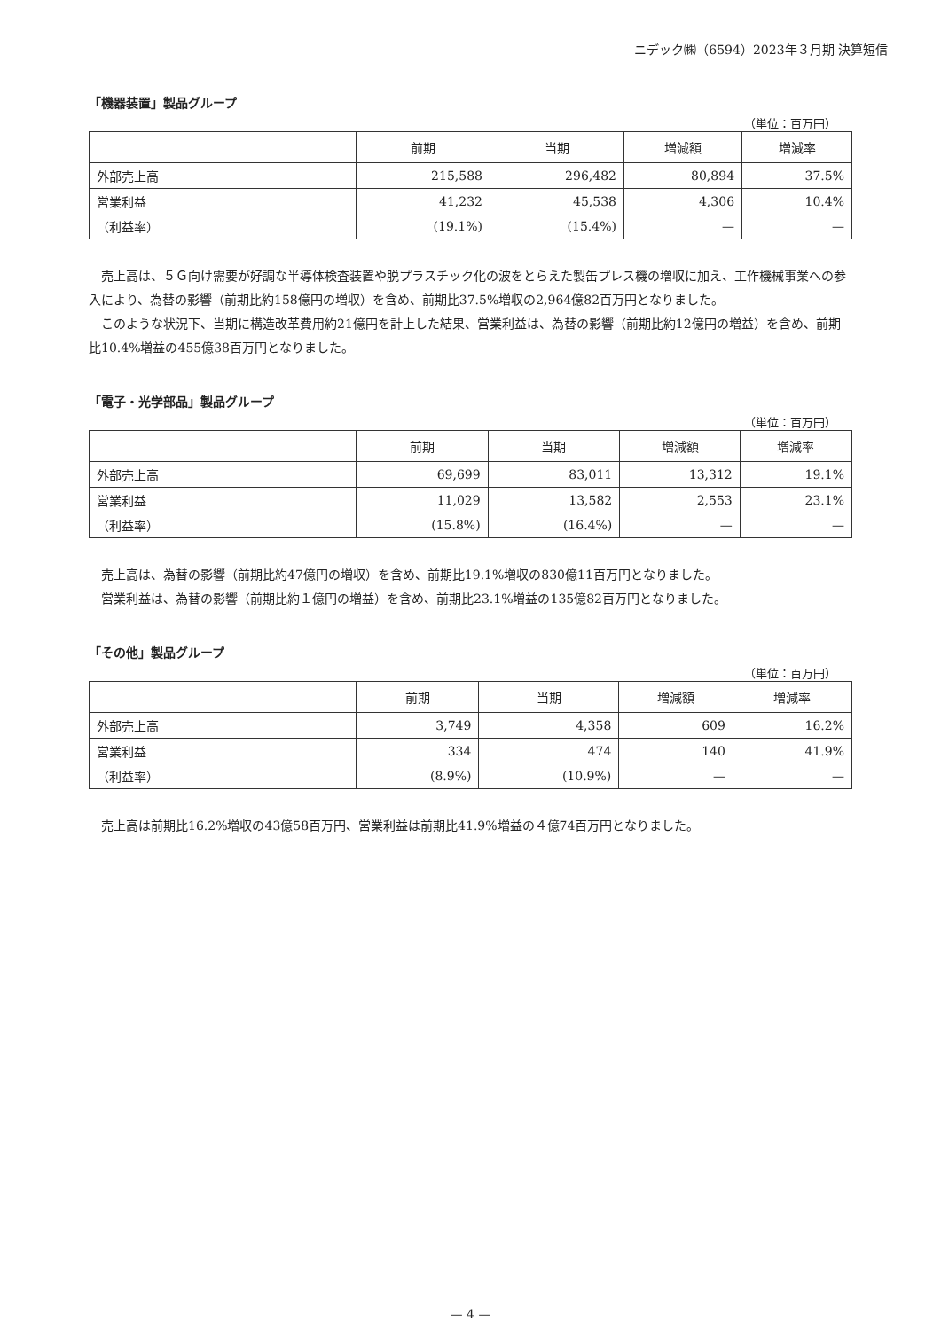ニデック㈱（6594）2023年３月期 決算短信
「機器装置」製品グループ
（単位：百万円）
| | 前期 | 当期 | 増減額 | 増減率 |
| --- | --- | --- | --- | --- |
| 外部売上高 | 215,588 | 296,482 | 80,894 | 37.5% |
| 営業利益 | 41,232 | 45,538 | 4,306 | 10.4% |
| （利益率） | (19.1%) | (15.4%) | — | — |
売上高は、５Ｇ向け需要が好調な半導体検査装置や脱プラスチック化の波をとらえた製缶プレス機の増収に加え、工作機械事業への参入により、為替の影響（前期比約158億円の増収）を含め、前期比37.5%増収の2,964億82百万円となりました。
このような状況下、当期に構造改革費用約21億円を計上した結果、営業利益は、為替の影響（前期比約12億円の増益）を含め、前期比10.4%増益の455億38百万円となりました。
「電子・光学部品」製品グループ
（単位：百万円）
| | 前期 | 当期 | 増減額 | 増減率 |
| --- | --- | --- | --- | --- |
| 外部売上高 | 69,699 | 83,011 | 13,312 | 19.1% |
| 営業利益 | 11,029 | 13,582 | 2,553 | 23.1% |
| （利益率） | (15.8%) | (16.4%) | — | — |
売上高は、為替の影響（前期比約47億円の増収）を含め、前期比19.1%増収の830億11百万円となりました。
営業利益は、為替の影響（前期比約１億円の増益）を含め、前期比23.1%増益の135億82百万円となりました。
「その他」製品グループ
（単位：百万円）
| | 前期 | 当期 | 増減額 | 増減率 |
| --- | --- | --- | --- | --- |
| 外部売上高 | 3,749 | 4,358 | 609 | 16.2% |
| 営業利益 | 334 | 474 | 140 | 41.9% |
| （利益率） | (8.9%) | (10.9%) | — | — |
売上高は前期比16.2%増収の43億58百万円、営業利益は前期比41.9%増益の４億74百万円となりました。
— 4 —